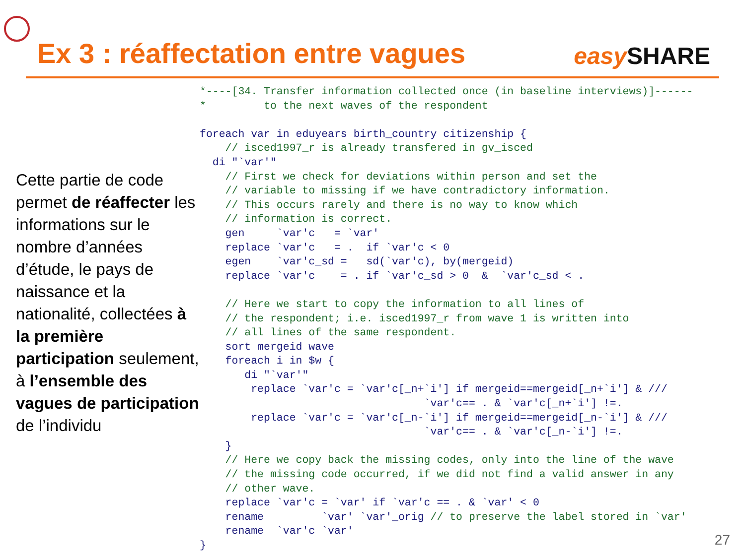Ex 3 : réaffectation entre vagues
easy SHARE
Cette partie de code permet de réaffecter les informations sur le nombre d’années d’étude, le pays de naissance et la nationalité, collectées à la première participation seulement, à l’ensemble des vagues de participation de l’individu
*----[34. Transfer information collected once (in baseline interviews)]------
*         to the next waves of the respondent

foreach var in eduyears birth_country citizenship {
    // isced1997_r is already transfered in gv_isced
  di "`var'"
    // First we check for deviations within person and set the
    // variable to missing if we have contradictory information.
    // This occurs rarely and there is no way to know which
    // information is correct.
    gen     `var'c   = `var'
    replace `var'c   = .  if `var'c < 0
    egen    `var'c_sd =   sd(`var'c), by(mergeid)
    replace `var'c    = . if `var'c_sd > 0  &  `var'c_sd < .

    // Here we start to copy the information to all lines of
    // the respondent; i.e. isced1997_r from wave 1 is written into
    // all lines of the same respondent.
    sort mergeid wave
    foreach i in $w {
       di "`var'"
        replace `var'c = `var'c[_n+`i'] if mergeid==mergeid[_n+`i'] & ///
                                   `var'c== . & `var'c[_n+`i'] !=.
        replace `var'c = `var'c[_n-`i'] if mergeid==mergeid[_n-`i'] & ///
                                   `var'c== . & `var'c[_n-`i'] !=.
    }
    // Here we copy back the missing codes, only into the line of the wave
    // the missing code occurred, if we did not find a valid answer in any
    // other wave.
    replace `var'c = `var' if `var'c == . & `var' < 0
    rename         `var' `var'_orig // to preserve the label stored in `var'
    rename  `var'c `var'
}
27